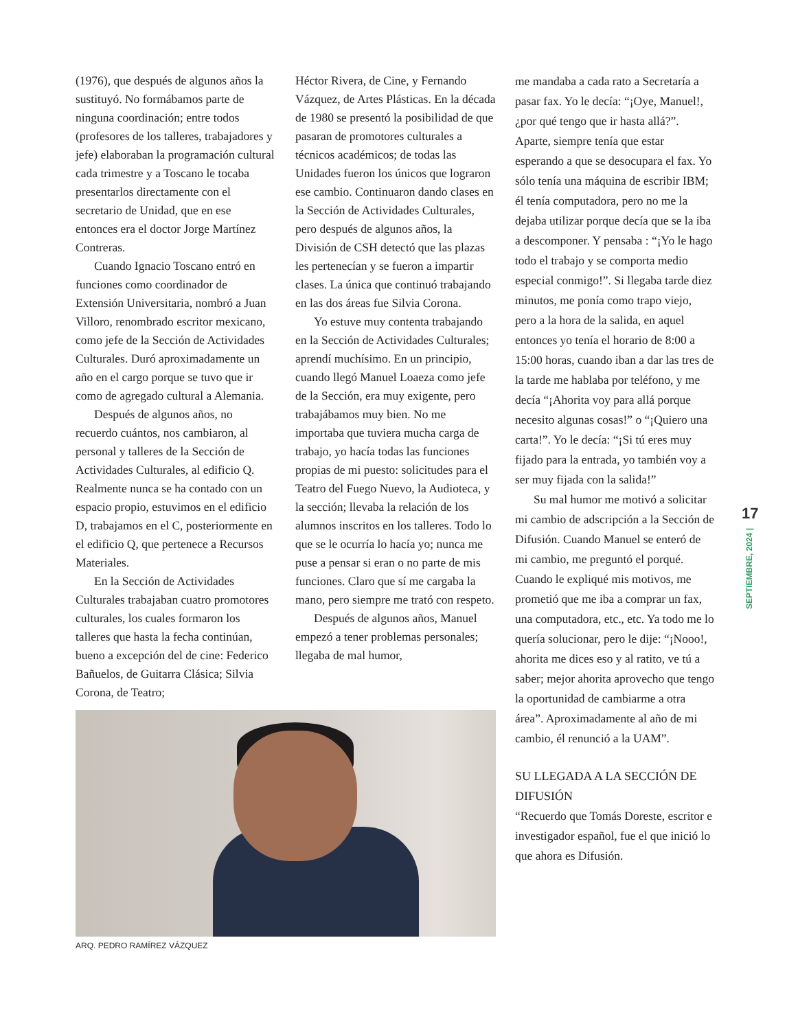(1976), que después de algunos años la sustituyó. No formábamos parte de ninguna coordinación; entre todos (profesores de los talleres, trabajadores y jefe) elaboraban la programación cultural cada trimestre y a Toscano le tocaba presentarlos directamente con el secretario de Unidad, que en ese entonces era el doctor Jorge Martínez Contreras.
Cuando Ignacio Toscano entró en funciones como coordinador de Extensión Universitaria, nombró a Juan Villoro, renombrado escritor mexicano, como jefe de la Sección de Actividades Culturales. Duró aproximadamente un año en el cargo porque se tuvo que ir como de agregado cultural a Alemania.
Después de algunos años, no recuerdo cuántos, nos cambiaron, al personal y talleres de la Sección de Actividades Culturales, al edificio Q. Realmente nunca se ha contado con un espacio propio, estuvimos en el edificio D, trabajamos en el C, posteriormente en el edificio Q, que pertenece a Recursos Materiales.
En la Sección de Actividades Culturales trabajaban cuatro promotores culturales, los cuales formaron los talleres que hasta la fecha continúan, bueno a excepción del de cine: Federico Bañuelos, de Guitarra Clásica; Silvia Corona, de Teatro;
Héctor Rivera, de Cine, y Fernando Vázquez, de Artes Plásticas. En la década de 1980 se presentó la posibilidad de que pasaran de promotores culturales a técnicos académicos; de todas las Unidades fueron los únicos que lograron ese cambio. Continuaron dando clases en la Sección de Actividades Culturales, pero después de algunos años, la División de CSH detectó que las plazas les pertenecían y se fueron a impartir clases. La única que continuó trabajando en las dos áreas fue Silvia Corona.
Yo estuve muy contenta trabajando en la Sección de Actividades Culturales; aprendí muchísimo. En un principio, cuando llegó Manuel Loaeza como jefe de la Sección, era muy exigente, pero trabajábamos muy bien. No me importaba que tuviera mucha carga de trabajo, yo hacía todas las funciones propias de mi puesto: solicitudes para el Teatro del Fuego Nuevo, la Audioteca, y la sección; llevaba la relación de los alumnos inscritos en los talleres. Todo lo que se le ocurría lo hacía yo; nunca me puse a pensar si eran o no parte de mis funciones. Claro que sí me cargaba la mano, pero siempre me trató con respeto.
Después de algunos años, Manuel empezó a tener problemas personales; llegaba de mal humor,
ARQ. PEDRO RAMÍREZ VÁZQUEZ
me mandaba a cada rato a Secretaría a pasar fax. Yo le decía: “¡Oye, Manuel!, ¿por qué tengo que ir hasta allá?”. Aparte, siempre tenía que estar esperando a que se desocupara el fax. Yo sólo tenía una máquina de escribir IBM; él tenía computadora, pero no me la dejaba utilizar porque decía que se la iba a descomponer. Y pensaba : “¡Yo le hago todo el trabajo y se comporta medio especial conmigo!”. Si llegaba tarde diez minutos, me ponía como trapo viejo, pero a la hora de la salida, en aquel entonces yo tenía el horario de 8:00 a 15:00 horas, cuando iban a dar las tres de la tarde me hablaba por teléfono, y me decía “¡Ahorita voy para allá porque necesito algunas cosas!” o “¡Quiero una carta!”. Yo le decía: “¡Si tú eres muy fijado para la entrada, yo también voy a ser muy fijada con la salida!”
Su mal humor me motivó a solicitar mi cambio de adscripción a la Sección de Difusión. Cuando Manuel se enteró de mi cambio, me preguntó el porqué. Cuando le expliqué mis motivos, me prometió que me iba a comprar un fax, una computadora, etc., etc. Ya todo me lo quería solucionar, pero le dije: “¡Nooo!, ahorita me dices eso y al ratito, ve tú a saber; mejor ahorita aprovecho que tengo la oportunidad de cambiarme a otra área”. Aproximadamente al año de mi cambio, él renunció a la UAM”.
SU LLEGADA A LA SECCIÓN DE DIFUSIÓN
“Recuerdo que Tomás Doreste, escritor e investigador español, fue el que inició lo que ahora es Difusión.
17
SEPTIEMBRE, 2024 |